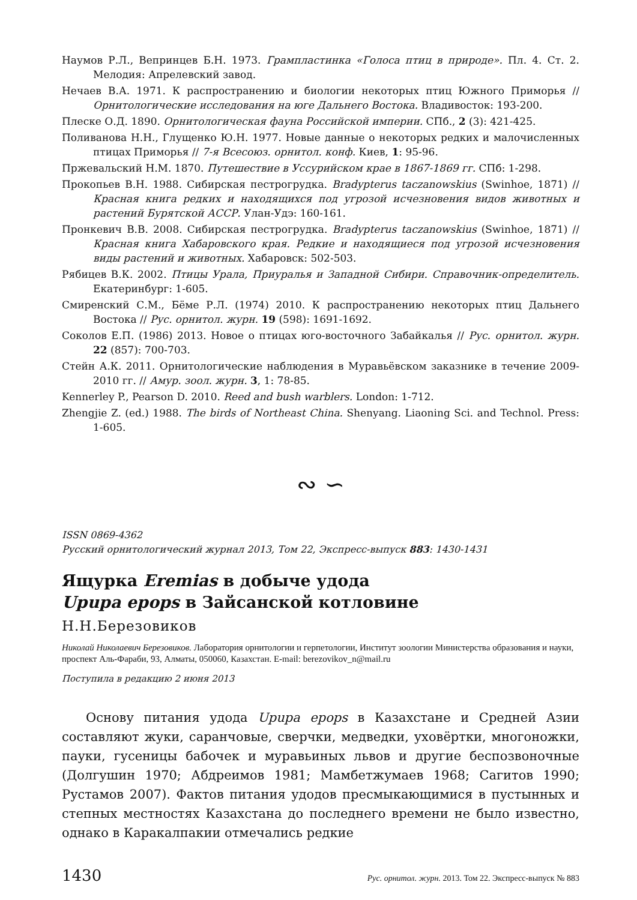Наумов Р.Л., Вепринцев Б.Н. 1973. Грампластинка «Голоса птиц в природе». Пл. 4. Ст. 2. Мелодия: Апрелевский завод.
Нечаев В.А. 1971. К распространению и биологии некоторых птиц Южного Приморья // Орнитологические исследования на юге Дальнего Востока. Владивосток: 193-200.
Плеске О.Д. 1890. Орнитологическая фауна Российской империи. СПб., 2 (3): 421-425.
Поливанова Н.Н., Глущенко Ю.Н. 1977. Новые данные о некоторых редких и малочисленных птицах Приморья // 7-я Всесоюз. орнитол. конф. Киев, 1: 95-96.
Пржевальский Н.М. 1870. Путешествие в Уссурийском крае в 1867-1869 гг. СПб: 1-298.
Прокопьев В.Н. 1988. Сибирская пестрогрудка. Bradypterus taczanowskius (Swinhoe, 1871) // Красная книга редких и находящихся под угрозой исчезновения видов животных и растений Бурятской АССР. Улан-Удэ: 160-161.
Пронкевич В.В. 2008. Сибирская пестрогрудка. Bradypterus taczanowskius (Swinhoe, 1871) // Красная книга Хабаровского края. Редкие и находящиеся под угрозой исчезновения виды растений и животных. Хабаровск: 502-503.
Рябицев В.К. 2002. Птицы Урала, Приуралья и Западной Сибири. Справочник-определитель. Екатеринбург: 1-605.
Смиренский С.М., Бёме Р.Л. (1974) 2010. К распространению некоторых птиц Дальнего Востока // Рус. орнитол. журн. 19 (598): 1691-1692.
Соколов Е.П. (1986) 2013. Новое о птицах юго-восточного Забайкалья // Рус. орнитол. журн. 22 (857): 700-703.
Стейн А.К. 2011. Орнитологические наблюдения в Муравьёвском заказнике в течение 2009-2010 гг. // Амур. зоол. журн. 3, 1: 78-85.
Kennerley P., Pearson D. 2010. Reed and bush warblers. London: 1-712.
Zhengjie Z. (ed.) 1988. The birds of Northeast China. Shenyang. Liaoning Sci. and Technol. Press: 1-605.
∾ ∽
ISSN 0869-4362
Русский орнитологический журнал 2013, Том 22, Экспресс-выпуск 883: 1430-1431
Ящурка Eremias в добыче удода
Upupa epops в Зайсанской котловине
Н.Н.Березовиков
Николай Николаевич Березовиков. Лаборатория орнитологии и герпетологии, Институт зоологии Министерства образования и науки, проспект Аль-Фараби, 93, Алматы, 050060, Казахстан. E-mail: berezovikov_n@mail.ru
Поступила в редакцию 2 июня 2013
Основу питания удода Upupa epops в Казахстане и Средней Азии составляют жуки, саранчовые, сверчки, медведки, уховёртки, многоножки, пауки, гусеницы бабочек и муравьиных львов и другие беспозвоночные (Долгушин 1970; Абдреимов 1981; Мамбетжумаев 1968; Сагитов 1990; Рустамов 2007). Фактов питания удодов пресмыкающимися в пустынных и степных местностях Казахстана до последнего времени не было известно, однако в Каракалпакии отмечались редкие
1430 Рус. орнитол. журн. 2013. Том 22. Экспресс-выпуск № 883